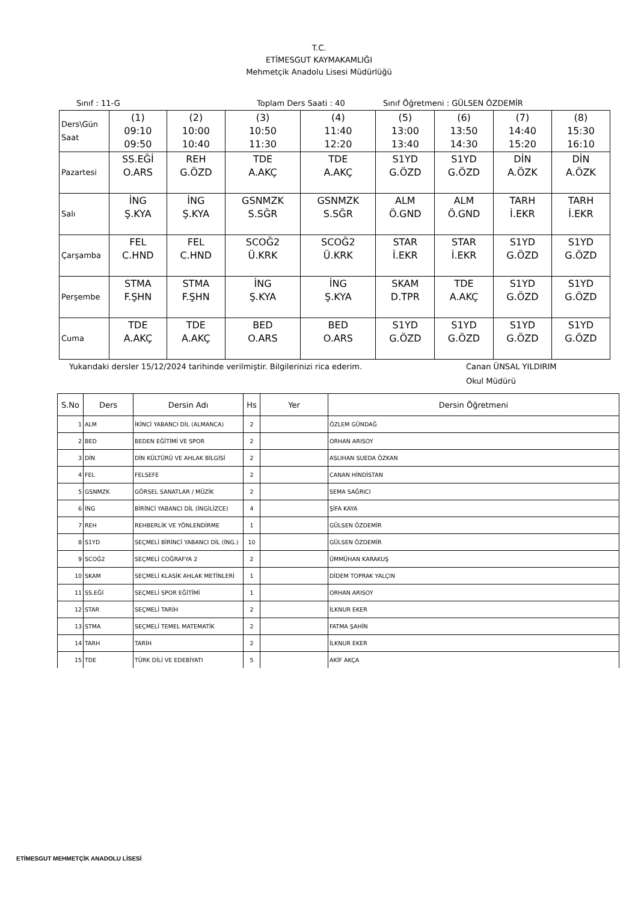T.C.
ETİMESGUT KAYMAKAMLIĞI
Mehmetçik Anadolu Lisesi Müdürlüğü
Sınıf : 11-G Toplam Ders Saati : 40 Sınıf Öğretmeni : GÜLSEN ÖZDEMİR
| Ders\Gün Saat | (1) 09:10 09:50 | (2) 10:00 10:40 | (3) 10:50 11:30 | (4) 11:40 12:20 | (5) 13:00 13:40 | (6) 13:50 14:30 | (7) 14:40 15:20 | (8) 15:30 16:10 |
| Pazartesi | SS.EĞİ O.ARS | REH G.ÖZD | TDE A.AKÇ | TDE A.AKÇ | S1YD G.ÖZD | S1YD G.ÖZD | DİN A.ÖZK | DİN A.ÖZK |
| Salı | İNG Ş.KYA | İNG Ş.KYA | GSNMZK S.SĞR | GSNMZK S.SĞR | ALM Ö.GND | ALM Ö.GND | TARH İ.EKR | TARH İ.EKR |
| Çarşamba | FEL C.HND | FEL C.HND | SCOĞ2 Ü.KRK | SCOĞ2 Ü.KRK | STAR İ.EKR | STAR İ.EKR | S1YD G.ÖZD | S1YD G.ÖZD |
| Perşembe | STMA F.ŞHN | STMA F.ŞHN | İNG Ş.KYA | İNG Ş.KYA | SKAM D.TPR | TDE A.AKÇ | S1YD G.ÖZD | S1YD G.ÖZD |
| Cuma | TDE A.AKÇ | TDE A.AKÇ | BED O.ARS | BED O.ARS | S1YD G.ÖZD | S1YD G.ÖZD | S1YD G.ÖZD | S1YD G.ÖZD |
Yukarıdaki dersler 15/12/2024 tarihinde verilmiştir. Bilgilerinizi rica ederim. Canan ÜNSAL YILDIRIM
Okul Müdürü
| S.No | Ders | Dersin Adı | Hs | Yer | Dersin Öğretmeni |
| --- | --- | --- | --- | --- | --- |
| 1 | ALM | İKİNCİ YABANCI DİL (ALMANCA) | 2 | | ÖZLEM GÜNDAĞ |
| 2 | BED | BEDEN EĞİTİMİ VE SPOR | 2 | | ORHAN ARISOY |
| 3 | DİN | DİN KÜLTÜRÜ VE AHLAK BİLGİSİ | 2 | | ASLIHAN SUEDA ÖZKAN |
| 4 | FEL | FELSEFE | 2 | | CANAN HİNDİSTAN |
| 5 | GSNMZK | GÖRSEL SANATLAR / MÜZİK | 2 | | SEMA SAĞRICI |
| 6 | İNG | BİRİNCİ YABANCI DİL (İNGİLİZCE) | 4 | | ŞİFA KAYA |
| 7 | REH | REHBERLİK VE YÖNLENDİRME | 1 | | GÜLSEN ÖZDEMİR |
| 8 | S1YD | SEÇMELİ BİRİNCİ YABANCI DİL (İNG.) | 10 | | GÜLSEN ÖZDEMİR |
| 9 | SCOĞ2 | SEÇMELİ COĞRAFYA 2 | 2 | | ÜMMÜHAN KARAKUŞ |
| 10 | SKAM | SEÇMELİ KLASİK AHLAK METİNLERİ | 1 | | DİDEM TOPRAK YALÇIN |
| 11 | SS.EĞİ | SEÇMELİ SPOR EĞİTİMİ | 1 | | ORHAN ARISOY |
| 12 | STAR | SEÇMELİ TARİH | 2 | | İLKNUR EKER |
| 13 | STMA | SEÇMELİ TEMEL MATEMATİK | 2 | | FATMA ŞAHİN |
| 14 | TARH | TARİH | 2 | | İLKNUR EKER |
| 15 | TDE | TÜRK DİLİ VE EDEBİYATI | 5 | | AKİF AKÇA |
ETİMESGUT MEHMETÇİK ANADOLU LİSESİ